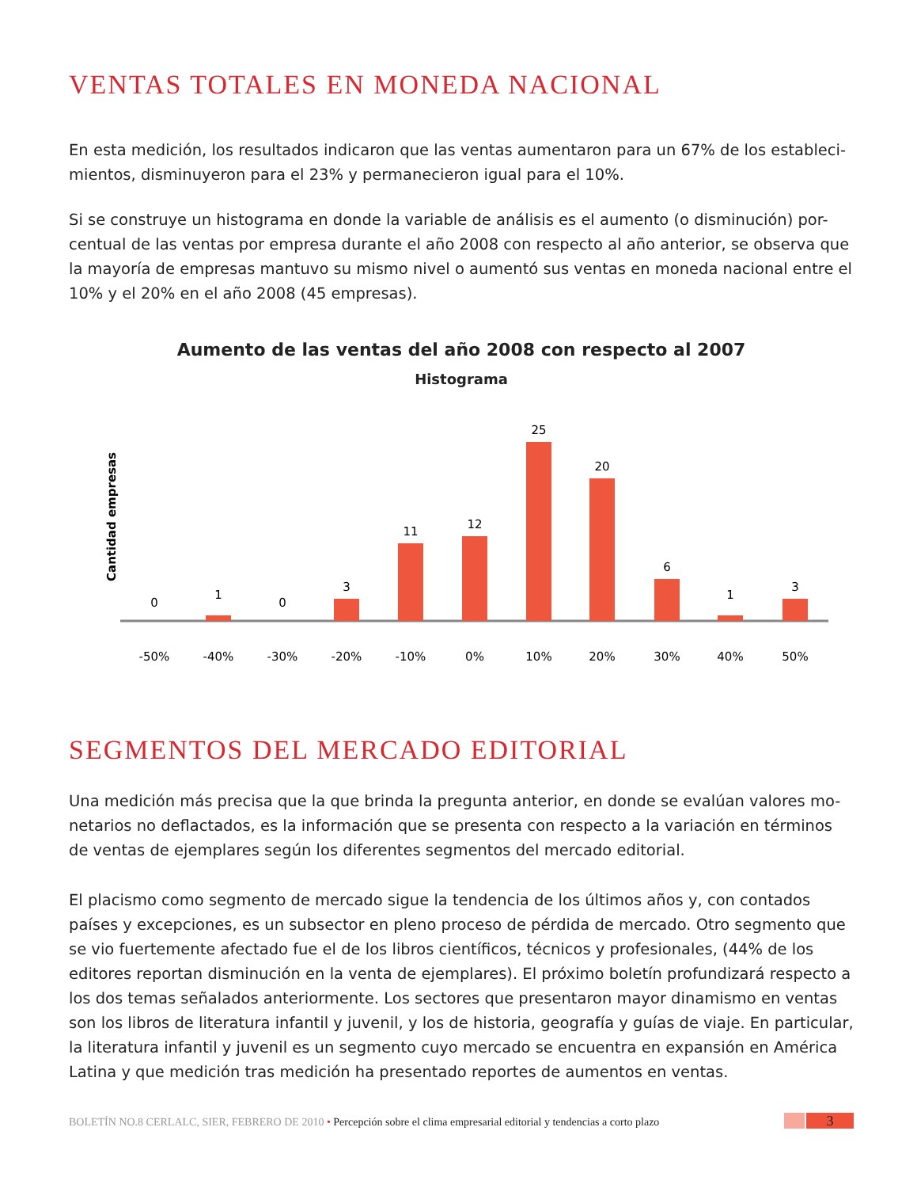VENTAS TOTALES EN MONEDA NACIONAL
En esta medición, los resultados indicaron que las ventas aumentaron para un 67% de los estableci-mientos, disminuyeron para el 23% y permanecieron igual para el 10%.
Si se construye un histograma en donde la variable de análisis es el aumento (o disminución) por-centual de las ventas por empresa durante el año 2008 con respecto al año anterior, se observa que la mayoría de empresas mantuvo su mismo nivel o aumentó sus ventas en moneda nacional entre el 10% y el 20% en el año 2008 (45 empresas).
Aumento de las ventas del año 2008 con respecto al 2007
Histograma
Cantidad empresas
0
1
0
3
11
12
25
20
6
1
3
-50%
-40%
-30%
-20%
-10%
0%
10%
20%
30%
40%
50%
SEGMENTOS DEL MERCADO EDITORIAL
Una medición más precisa que la que brinda la pregunta anterior, en donde se evalúan valores mo-netarios no deflactados, es la información que se presenta con respecto a la variación en términos de ventas de ejemplares según los diferentes segmentos del mercado editorial.
El placismo como segmento de mercado sigue la tendencia de los últimos años y, con contados países y excepciones, es un subsector en pleno proceso de pérdida de mercado. Otro segmento que se vio fuertemente afectado fue el de los libros científicos, técnicos y profesionales, (44% de los editores reportan disminución en la venta de ejemplares). El próximo boletín profundizará respecto a los dos temas señalados anteriormente. Los sectores que presentaron mayor dinamismo en ventas son los libros de literatura infantil y juvenil, y los de historia, geografía y guías de viaje. En particular, la literatura infantil y juvenil es un segmento cuyo mercado se encuentra en expansión en América Latina y que medición tras medición ha presentado reportes de aumentos en ventas.
BOLETÍN NO.8 CERLALC, SIER, FEBRERO DE 2010 • Percepción sobre el clima empresarial editorial y tendencias a corto plazo
3